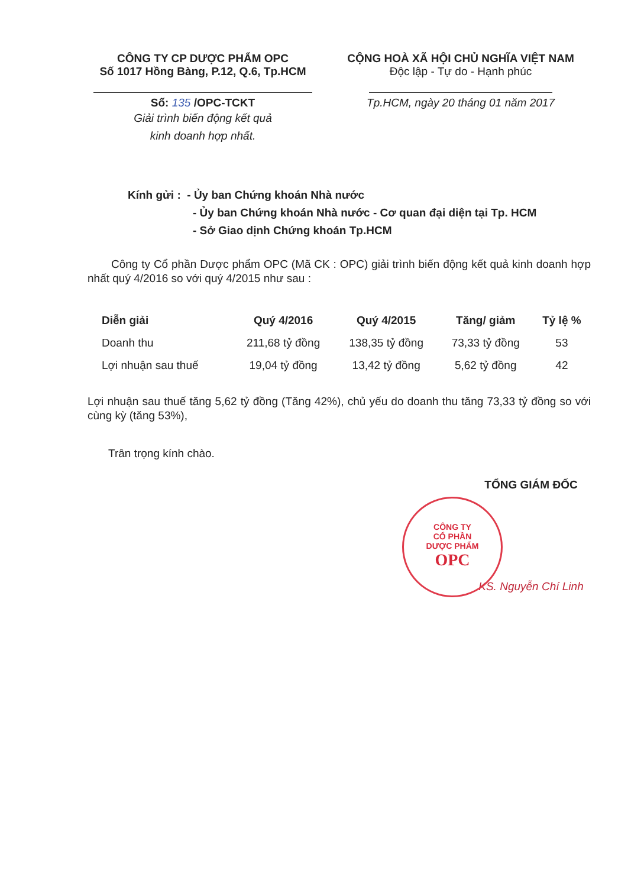CÔNG TY CP DƯỢC PHẨM OPC
Số 1017 Hồng Bàng, P.12, Q.6, Tp.HCM
Số: 135 /OPC-TCKT
Giải trình biến động kết quả
kinh doanh hợp nhất.
CỘNG HOÀ XÃ HỘI CHỦ NGHĨA VIỆT NAM
Độc lập - Tự do - Hạnh phúc
Tp.HCM, ngày 20 tháng 01 năm 2017
Kính gửi : - Ủy ban Chứng khoán Nhà nước
- Ủy ban Chứng khoán Nhà nước - Cơ quan đại diện tại Tp. HCM
- Sở Giao dịnh Chứng khoán Tp.HCM
Công ty Cổ phần Dược phẩm OPC (Mã CK : OPC) giải trình biến động kết quả kinh doanh hợp nhất quý 4/2016 so với quý 4/2015 như sau :
| Diễn giải | Quý 4/2016 | Quý 4/2015 | Tăng/ giảm | Tỷ lệ % |
| --- | --- | --- | --- | --- |
| Doanh thu | 211,68 tỷ đồng | 138,35 tỷ đồng | 73,33 tỷ đồng | 53 |
| Lợi nhuận sau thuế | 19,04 tỷ đồng | 13,42 tỷ đồng | 5,62 tỷ đồng | 42 |
Lợi nhuận sau thuế tăng 5,62 tỷ đồng (Tăng 42%), chủ yếu do doanh thu tăng 73,33 tỷ đồng so với cùng kỳ (tăng 53%),
Trân trọng kính chào.
TỔNG GIÁM ĐỐC
KS. Nguyễn Chí Linh
CÔNG TY
CỔ PHẦN
DƯỢC PHẨM
OPC